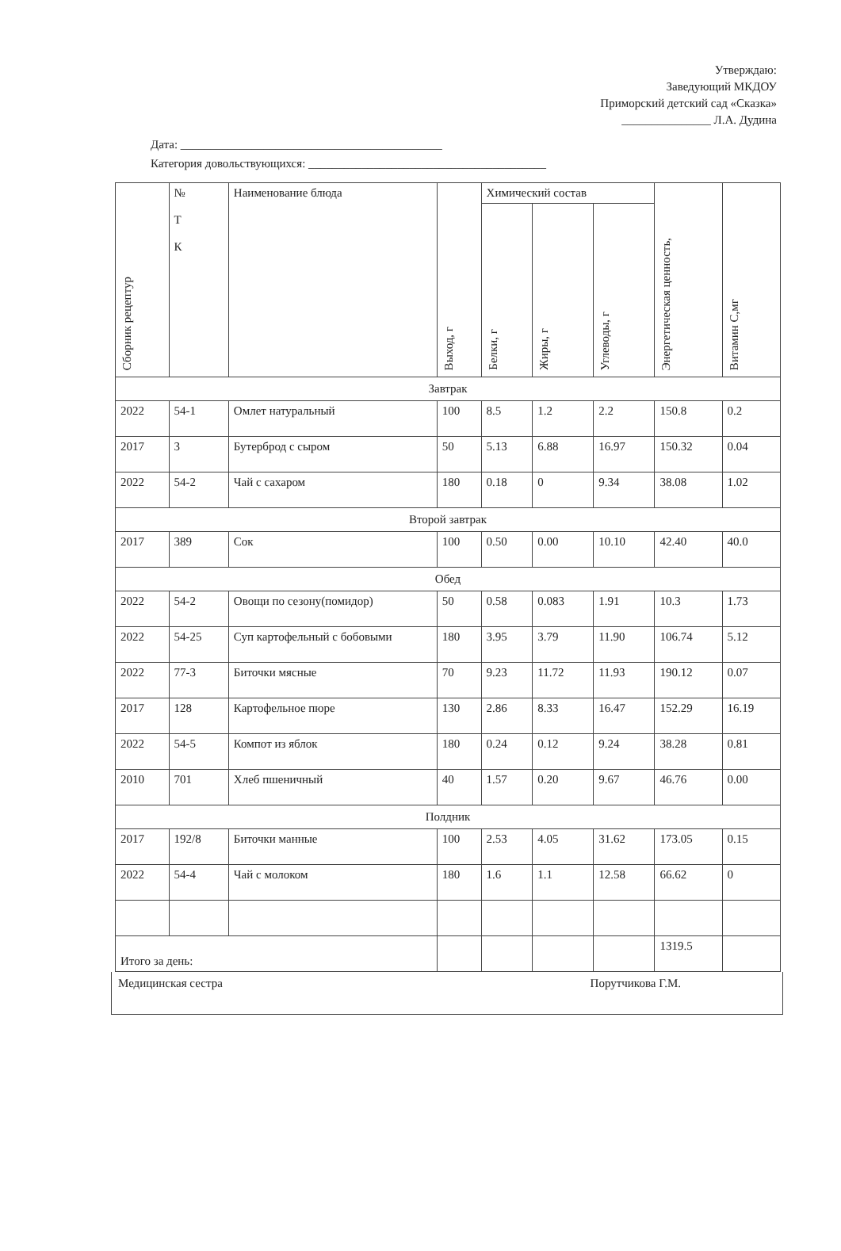Утверждаю:
Заведующий МКДОУ
Приморский детский сад «Сказка»
_______________ Л.А. Дудина
Дата: ____________________________________________
Категория довольствующихся: ________________________________________
| Сборник рецептур | № Т К | Наименование блюда | Выход, г | Химический состав | | | Энергетическая ценность, | Витамин С,мг |
| --- | --- | --- | --- | --- | --- | --- | --- | --- |
| | | | | Белки, г | Жиры, г | Углеводы, г | | |
| Завтрак | | | | | | | | |
| 2022 | 54-1 | Омлет натуральный | 100 | 8.5 | 1.2 | 2.2 | 150.8 | 0.2 |
| 2017 | 3 | Бутерброд с сыром | 50 | 5.13 | 6.88 | 16.97 | 150.32 | 0.04 |
| 2022 | 54-2 | Чай с сахаром | 180 | 0.18 | 0 | 9.34 | 38.08 | 1.02 |
| Второй завтрак | | | | | | | | |
| 2017 | 389 | Сок | 100 | 0.50 | 0.00 | 10.10 | 42.40 | 40.0 |
| Обед | | | | | | | | |
| 2022 | 54-2 | Овощи по сезону(помидор) | 50 | 0.58 | 0.083 | 1.91 | 10.3 | 1.73 |
| 2022 | 54-25 | Суп картофельный с бобовыми | 180 | 3.95 | 3.79 | 11.90 | 106.74 | 5.12 |
| 2022 | 77-3 | Биточки мясные | 70 | 9.23 | 11.72 | 11.93 | 190.12 | 0.07 |
| 2017 | 128 | Картофельное пюре | 130 | 2.86 | 8.33 | 16.47 | 152.29 | 16.19 |
| 2022 | 54-5 | Компот из яблок | 180 | 0.24 | 0.12 | 9.24 | 38.28 | 0.81 |
| 2010 | 701 | Хлеб пшеничный | 40 | 1.57 | 0.20 | 9.67 | 46.76 | 0.00 |
| Полдник | | | | | | | | |
| 2017 | 192/8 | Биточки манные | 100 | 2.53 | 4.05 | 31.62 | 173.05 | 0.15 |
| 2022 | 54-4 | Чай с молоком | 180 | 1.6 | 1.1 | 12.58 | 66.62 | 0 |
| Итого за день: | | | | | | | 1319.5 | |
Медицинская сестра Порутчикова Г.М.